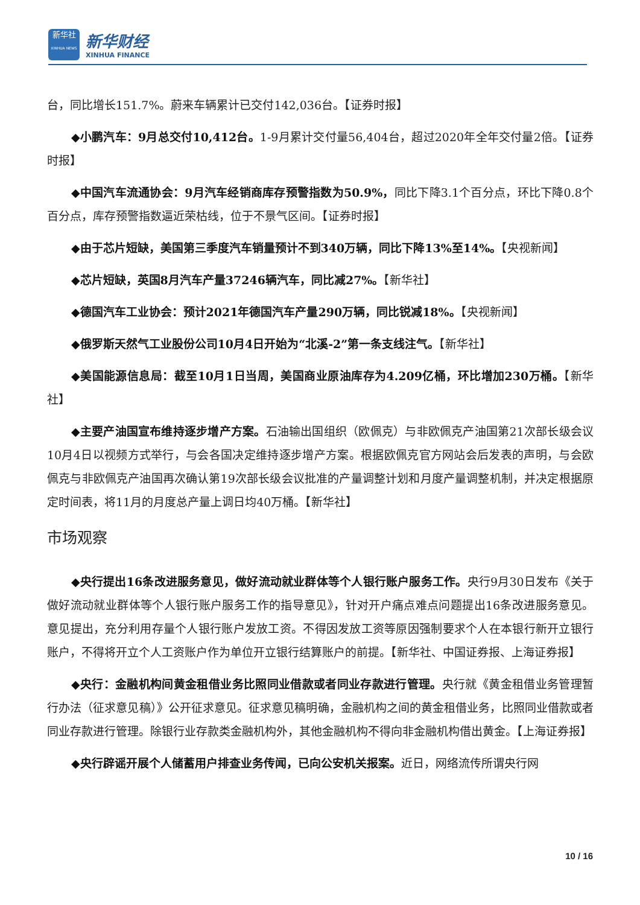新华社
XINHUA NEWS
新华财经
XINHUA FINANCE
台，同比增长151.7%。蔚来车辆累计已交付142,036台。【证券时报】
◆小鹏汽车：9月总交付10,412台。1-9月累计交付量56,404台，超过2020年全年交付量2倍。【证券时报】
◆中国汽车流通协会：9月汽车经销商库存预警指数为50.9%，同比下降3.1个百分点，环比下降0.8个百分点，库存预警指数逼近荣枯线，位于不景气区间。【证券时报】
◆由于芯片短缺，美国第三季度汽车销量预计不到340万辆，同比下降13%至14%。【央视新闻】
◆芯片短缺，英国8月汽车产量37246辆汽车，同比减27%。【新华社】
◆德国汽车工业协会：预计2021年德国汽车产量290万辆，同比锐减18%。【央视新闻】
◆俄罗斯天然气工业股份公司10月4日开始为“北溪-2”第一条支线注气。【新华社】
◆美国能源信息局：截至10月1日当周，美国商业原油库存为4.209亿桶，环比增加230万桶。【新华社】
◆主要产油国宣布维持逐步增产方案。石油输出国组织（欧佩克）与非欧佩克产油国第21次部长级会议10月4日以视频方式举行，与会各国决定维持逐步增产方案。根据欧佩克官方网站会后发表的声明，与会欧佩克与非欧佩克产油国再次确认第19次部长级会议批准的产量调整计划和月度产量调整机制，并决定根据原定时间表，将11月的月度总产量上调日均40万桶。【新华社】
市场观察
◆央行提出16条改进服务意见，做好流动就业群体等个人银行账户服务工作。央行9月30日发布《关于做好流动就业群体等个人银行账户服务工作的指导意见》，针对开户痛点难点问题提出16条改进服务意见。意见提出，充分利用存量个人银行账户发放工资。不得因发放工资等原因强制要求个人在本银行新开立银行账户，不得将开立个人工资账户作为单位开立银行结算账户的前提。【新华社、中国证券报、上海证券报】
◆央行：金融机构间黄金租借业务比照同业借款或者同业存款进行管理。央行就《黄金租借业务管理暂行办法（征求意见稿）》公开征求意见。征求意见稿明确，金融机构之间的黄金租借业务，比照同业借款或者同业存款进行管理。除银行业存款类金融机构外，其他金融机构不得向非金融机构借出黄金。【上海证券报】
◆央行辟谣开展个人储蓄用户排查业务传闻，已向公安机关报案。近日，网络流传所谓央行网
10 / 16